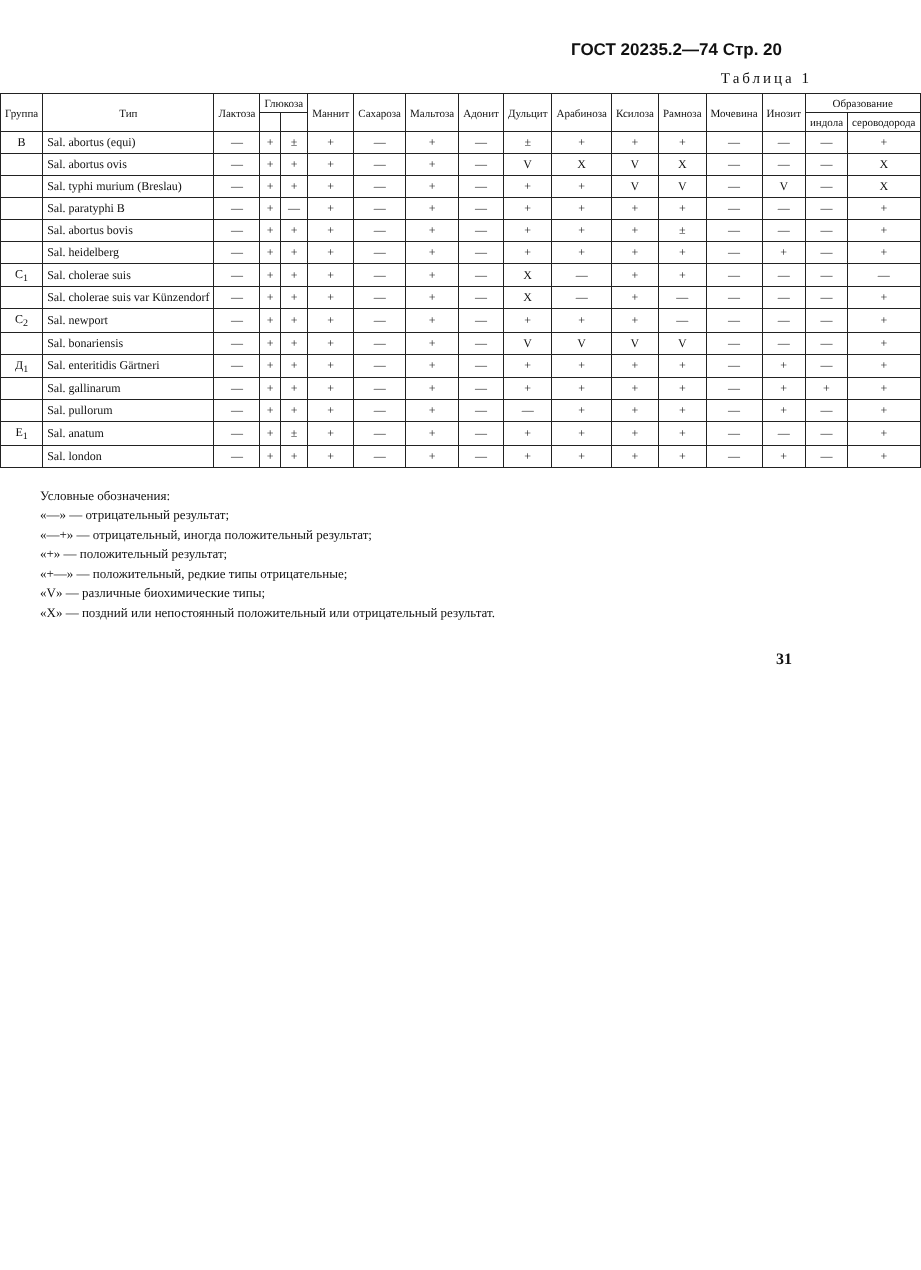ГОСТ 20235.2—74 Стр. 20
Таблица 1
| Группа | Тип | Лактоза | Глюкоза | | Маннит | Сахароза | Мальтоза | Адонит | Дульцит | Арабиноза | Ксилоза | Рамноза | Мочевина | Инозит | Образование | |
| --- | --- | --- | --- | --- | --- | --- | --- | --- | --- | --- | --- | --- | --- | --- | --- | --- |
| | | | | | | | | | | | | | | | индола | сероводорода |
| В | Sal. abortus (equi) | — | + | ± | + | — | + | — | ± | + | + | + | — | — | — | + |
| | Sal. abortus ovis | — | + | + | + | — | + | — | V | X | V | X | — | — | — | X |
| | Sal. typhi murium (Breslau) | — | + | + | + | — | + | — | + | + | V | V | — | V | — | X |
| | Sal. paratyphi B | — | + | — | + | — | + | — | + | + | + | + | — | — | — | + |
| | Sal. abortus bovis | — | + | + | + | — | + | — | + | + | + | ± | — | — | — | + |
| | Sal. heidelberg | — | + | + | + | — | + | — | + | + | + | + | — | + | — | + |
| C<sub>1</sub> | Sal. cholerae suis | — | + | + | + | — | + | — | X | — | + | + | — | — | — | — |
| | Sal. cholerae suis var Künzendorf | — | + | + | + | — | + | — | X | — | + | — | — | — | — | + |
| C<sub>2</sub> | Sal. newport | — | + | + | + | — | + | — | + | + | + | — | — | — | — | + |
| | Sal. bonariensis | — | + | + | + | — | + | — | V | V | V | V | — | — | — | + |
| Д<sub>1</sub> | Sal. enteritidis Gärtneri | — | + | + | + | — | + | — | + | + | + | + | — | + | — | + |
| | Sal. gallinarum | — | + | + | + | — | + | — | + | + | + | + | — | + | + | + |
| | Sal. pullorum | — | + | + | + | — | + | — | — | + | + | + | — | + | — | + |
| E<sub>1</sub> | Sal. anatum | — | + | ± | + | — | + | — | + | + | + | + | — | — | — | + |
| | Sal. london | — | + | + | + | — | + | — | + | + | + | + | — | + | — | + |
Условные обозначения:
«—» — отрицательный результат;
«—+» — отрицательный, иногда положительный результат;
«+» — положительный результат;
«+—» — положительный, редкие типы отрицательные;
«V» — различные биохимические типы;
«X» — поздний или непостоянный положительный или отрицательный результат.
31